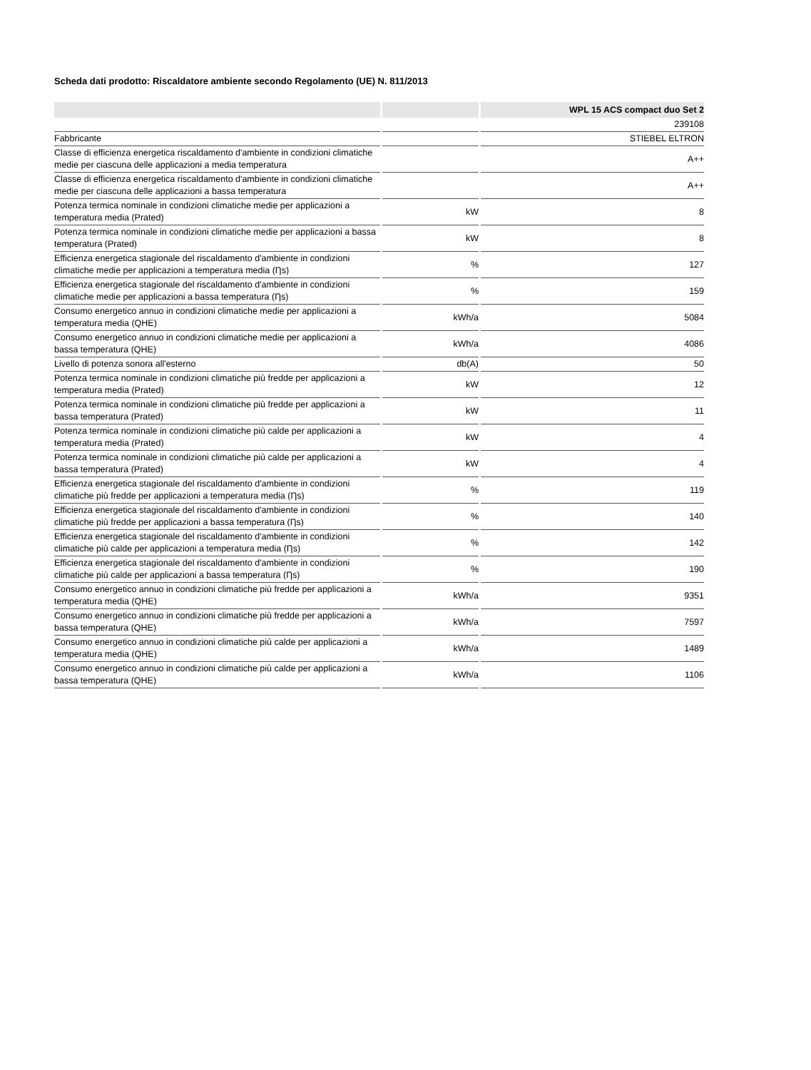Scheda dati prodotto: Riscaldatore ambiente secondo Regolamento (UE) N. 811/2013
| | | WPL 15 ACS compact duo Set 2 |
| --- | --- | --- |
| | | 239108 |
| Fabbricante | | STIEBEL ELTRON |
| Classe di efficienza energetica riscaldamento d'ambiente in condizioni climatiche medie per ciascuna delle applicazioni a media temperatura | | A++ |
| Classe di efficienza energetica riscaldamento d'ambiente in condizioni climatiche medie per ciascuna delle applicazioni a bassa temperatura | | A++ |
| Potenza termica nominale in condizioni climatiche medie per applicazioni a temperatura media (Prated) | kW | 8 |
| Potenza termica nominale in condizioni climatiche medie per applicazioni a bassa temperatura (Prated) | kW | 8 |
| Efficienza energetica stagionale del riscaldamento d'ambiente in condizioni climatiche medie per applicazioni a temperatura media (Ƞs) | % | 127 |
| Efficienza energetica stagionale del riscaldamento d'ambiente in condizioni climatiche medie per applicazioni a bassa temperatura (Ƞs) | % | 159 |
| Consumo energetico annuo in condizioni climatiche medie per applicazioni a temperatura media (QHE) | kWh/a | 5084 |
| Consumo energetico annuo in condizioni climatiche medie per applicazioni a bassa temperatura (QHE) | kWh/a | 4086 |
| Livello di potenza sonora all'esterno | db(A) | 50 |
| Potenza termica nominale in condizioni climatiche più fredde per applicazioni a temperatura media (Prated) | kW | 12 |
| Potenza termica nominale in condizioni climatiche più fredde per applicazioni a bassa temperatura (Prated) | kW | 11 |
| Potenza termica nominale in condizioni climatiche più calde per applicazioni a temperatura media (Prated) | kW | 4 |
| Potenza termica nominale in condizioni climatiche più calde per applicazioni a bassa temperatura (Prated) | kW | 4 |
| Efficienza energetica stagionale del riscaldamento d'ambiente in condizioni climatiche più fredde per applicazioni a temperatura media (Ƞs) | % | 119 |
| Efficienza energetica stagionale del riscaldamento d'ambiente in condizioni climatiche più fredde per applicazioni a bassa temperatura (Ƞs) | % | 140 |
| Efficienza energetica stagionale del riscaldamento d'ambiente in condizioni climatiche più calde per applicazioni a temperatura media (Ƞs) | % | 142 |
| Efficienza energetica stagionale del riscaldamento d'ambiente in condizioni climatiche più calde per applicazioni a bassa temperatura (Ƞs) | % | 190 |
| Consumo energetico annuo in condizioni climatiche più fredde per applicazioni a temperatura media (QHE) | kWh/a | 9351 |
| Consumo energetico annuo in condizioni climatiche più fredde per applicazioni a bassa temperatura (QHE) | kWh/a | 7597 |
| Consumo energetico annuo in condizioni climatiche più calde per applicazioni a temperatura media (QHE) | kWh/a | 1489 |
| Consumo energetico annuo in condizioni climatiche più calde per applicazioni a bassa temperatura (QHE) | kWh/a | 1106 |